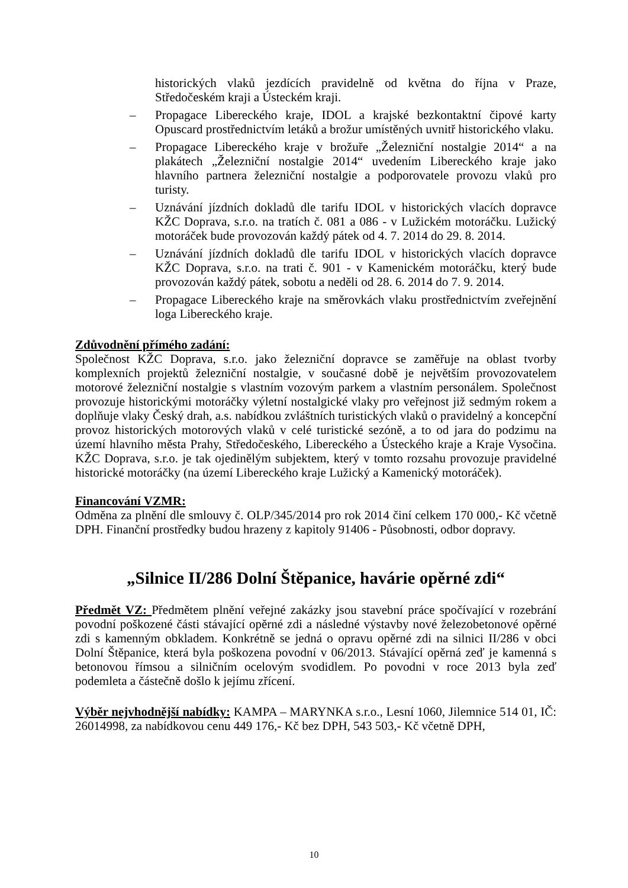historických vlaků jezdících pravidelně od května do října v Praze, Středočeském kraji a Ústeckém kraji.
– Propagace Libereckého kraje, IDOL a krajské bezkontaktní čipové karty Opuscard prostřednictvím letáků a brožur umístěných uvnitř historického vlaku.
– Propagace Libereckého kraje v brožuře „Železniční nostalgie 2014“ a na plakátech „Železniční nostalgie 2014“ uvedením Libereckého kraje jako hlavního partnera železniční nostalgie a podporovatele provozu vlaků pro turisty.
– Uznávání jízdních dokladů dle tarifu IDOL v historických vlacích dopravce KŽC Doprava, s.r.o. na tratích č. 081 a 086 - v Lužickém motoráčku. Lužický motoráček bude provozován každý pátek od 4. 7. 2014 do 29. 8. 2014.
– Uznávání jízdních dokladů dle tarifu IDOL v historických vlacích dopravce KŽC Doprava, s.r.o. na trati č. 901 - v Kamenickém motoráčku, který bude provozován každý pátek, sobotu a neděli od 28. 6. 2014 do 7. 9. 2014.
– Propagace Libereckého kraje na směrovkách vlaku prostřednictvím zveřejnění loga Libereckého kraje.
Zdůvodnění přímého zadání:
Společnost KŽC Doprava, s.r.o. jako železniční dopravce se zaměřuje na oblast tvorby komplexních projektů železniční nostalgie, v současné době je největším provozovatelem motorové železniční nostalgie s vlastním vozovým parkem a vlastním personálem. Společnost provozuje historickými motoráčky výletní nostalgické vlaky pro veřejnost již sedmým rokem a doplňuje vlaky Český drah, a.s. nabídkou zvláštních turistických vlaků o pravidelný a koncepční provoz historických motorových vlaků v celé turistické sezóně, a to od jara do podzimu na území hlavního města Prahy, Středočeského, Libereckého a Ústeckého kraje a Kraje Vysočina. KŽC Doprava, s.r.o. je tak ojedinělým subjektem, který v tomto rozsahu provozuje pravidelné historické motoráčky (na území Libereckého kraje Lužický a Kamenický motoráček).
Financování VZMR:
Odměna za plnění dle smlouvy č. OLP/345/2014 pro rok 2014 činí celkem 170 000,- Kč včetně DPH. Finanční prostředky budou hrazeny z kapitoly 91406 - Působnosti, odbor dopravy.
„Silnice II/286 Dolní Štěpanice, havárie opěrné zdi“
Předmět VZ: Předmětem plnění veřejné zakázky jsou stavební práce spočívající v rozebrání povodní poškozené části stávající opěrné zdi a následné výstavby nové železobetonové opěrné zdi s kamenným obkladem. Konkrétně se jedná o opravu opěrné zdi na silnici II/286 v obci Dolní Štěpanice, která byla poškozena povodní v 06/2013. Stávající opěrná zeď je kamenná s betonovou římsou a silničním ocelovým svodidlem. Po povodni v roce 2013 byla zeď podemleta a částečně došlo k jejímu zřícení.
Výběr nejvhodnější nabídky: KAMPA – MARYNKA s.r.o., Lesní 1060, Jilemnice 514 01, IČ: 26014998, za nabídkovou cenu 449 176,- Kč bez DPH, 543 503,- Kč včetně DPH,
10